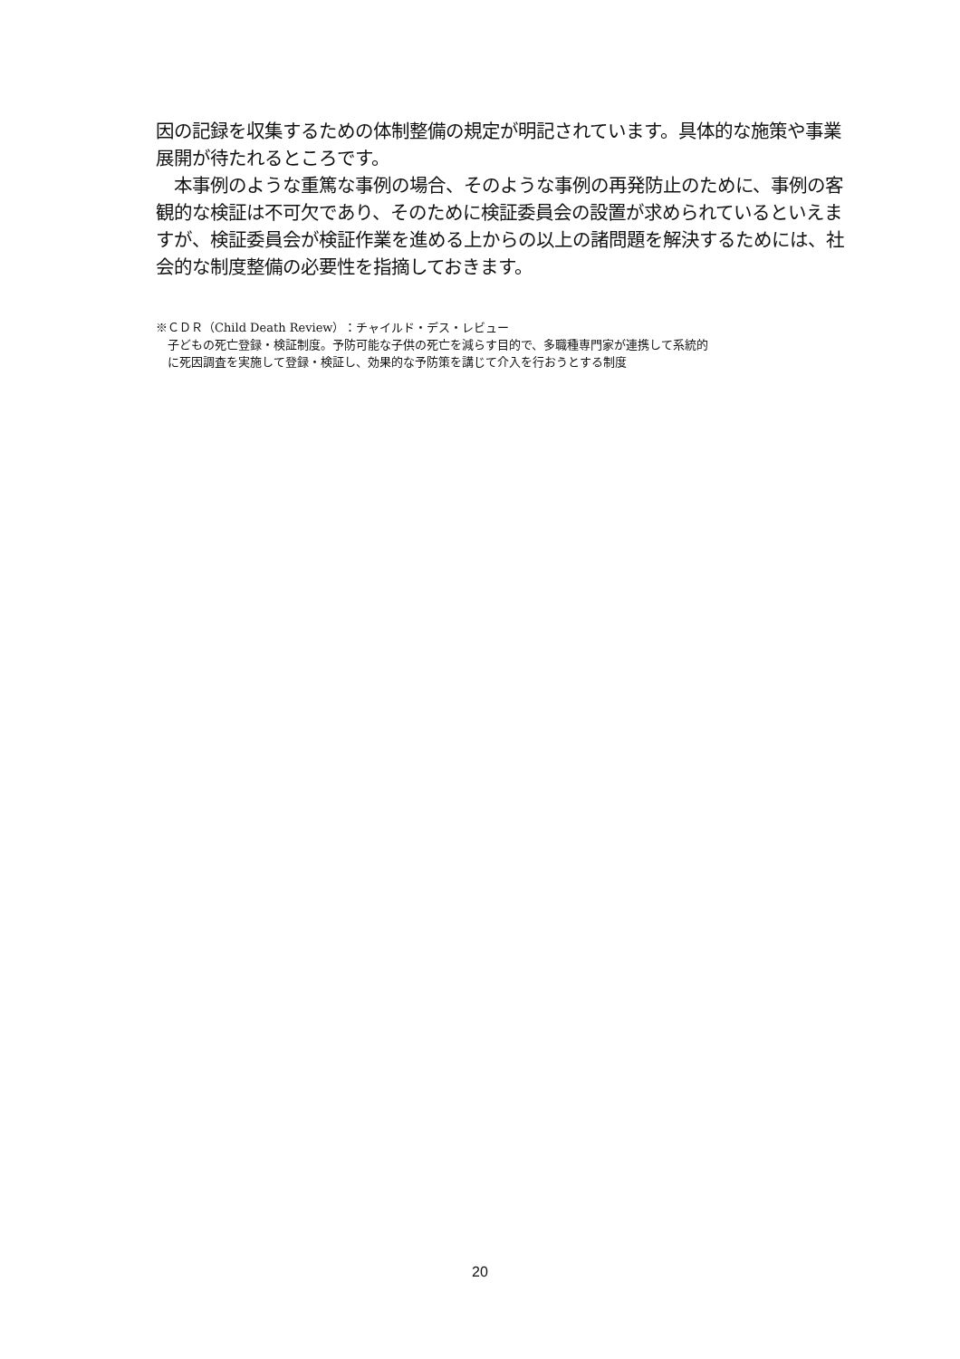因の記録を収集するための体制整備の規定が明記されています。具体的な施策や事業展開が待たれるところです。
　本事例のような重篤な事例の場合、そのような事例の再発防止のために、事例の客観的な検証は不可欠であり、そのために検証委員会の設置が求められているといえますが、検証委員会が検証作業を進める上からの以上の諸問題を解決するためには、社会的な制度整備の必要性を指摘しておきます。
※ＣＤＲ（Child Death Review）：チャイルド・デス・レビュー
　子どもの死亡登録・検証制度。予防可能な子供の死亡を減らす目的で、多職種専門家が連携して系統的
　に死因調査を実施して登録・検証し、効果的な予防策を講じて介入を行おうとする制度
20